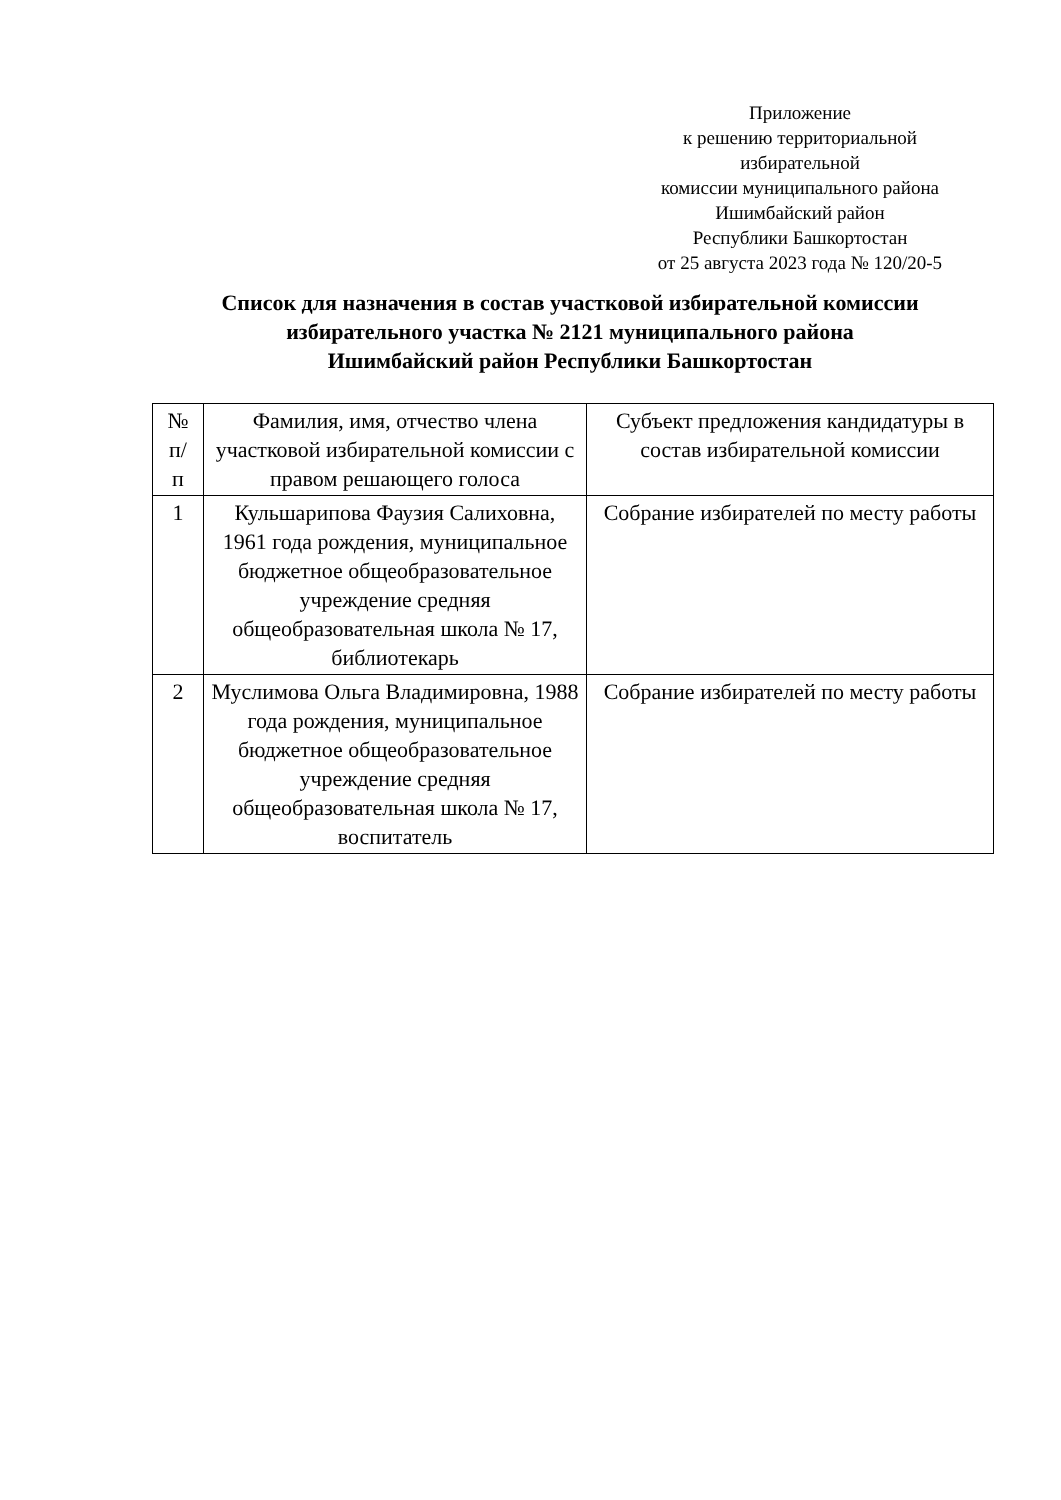Приложение
к решению территориальной
избирательной
комиссии муниципального района
Ишимбайский район
Республики Башкортостан
от 25 августа 2023 года № 120/20-5
Список для назначения в состав участковой избирательной комиссии
избирательного участка № 2121 муниципального района
Ишимбайский район Республики Башкортостан
| № п/ п | Фамилия, имя, отчество члена участковой избирательной комиссии с правом решающего голоса | Субъект предложения кандидатуры в состав избирательной комиссии |
| --- | --- | --- |
| 1 | Кульшарипова Фаузия Салиховна, 1961 года рождения, муниципальное бюджетное общеобразовательное учреждение средняя общеобразовательная школа № 17, библиотекарь | Собрание избирателей по месту работы |
| 2 | Муслимова Ольга Владимировна, 1988 года рождения, муниципальное бюджетное общеобразовательное учреждение средняя общеобразовательная школа № 17, воспитатель | Собрание избирателей по месту работы |